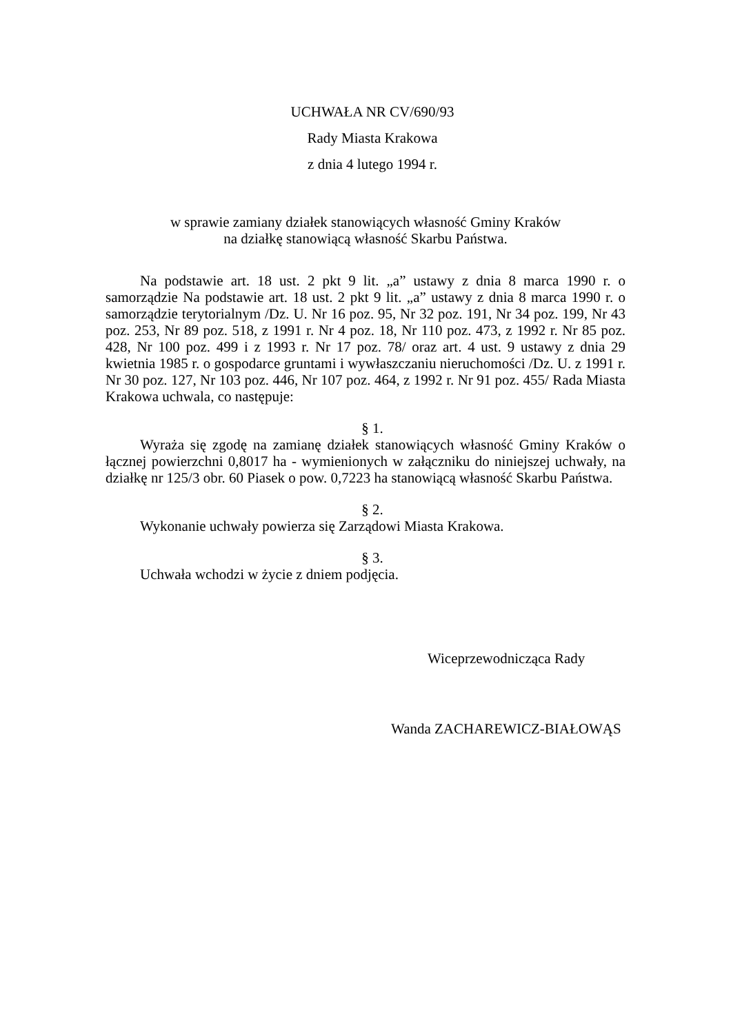UCHWAŁA NR CV/690/93
Rady Miasta Krakowa
z dnia 4 lutego 1994 r.
w sprawie zamiany działek stanowiących własność Gminy Kraków
na działkę stanowiącą własność Skarbu Państwa.
Na podstawie art. 18 ust. 2 pkt 9 lit. „a” ustawy z dnia 8 marca 1990 r. o samorządzie Na podstawie art. 18 ust. 2 pkt 9 lit. „a” ustawy z dnia 8 marca 1990 r. o samorządzie terytorialnym /Dz. U. Nr 16 poz. 95, Nr 32 poz. 191, Nr 34 poz. 199, Nr 43 poz. 253, Nr 89 poz. 518, z 1991 r. Nr 4 poz. 18, Nr 110 poz. 473, z 1992 r. Nr 85 poz. 428, Nr 100 poz. 499 i z 1993 r. Nr 17 poz. 78/ oraz art. 4 ust. 9 ustawy z dnia 29 kwietnia 1985 r. o gospodarce gruntami i wywłaszczaniu nieruchomości /Dz. U. z 1991 r. Nr 30 poz. 127, Nr 103 poz. 446, Nr 107 poz. 464, z 1992 r. Nr 91 poz. 455/ Rada Miasta Krakowa uchwala, co następuje:
§ 1.
Wyraża się zgodę na zamianę działek stanowiących własność Gminy Kraków o łącznej powierzchni 0,8017 ha - wymienionych w załączniku do niniejszej uchwały, na działkę nr 125/3 obr. 60 Piasek o pow. 0,7223 ha stanowiącą własność Skarbu Państwa.
§ 2.
Wykonanie uchwały powierza się Zarządowi Miasta Krakowa.
§ 3.
Uchwała wchodzi w życie z dniem podjęcia.
Wiceprzewodnicząca Rady
Wanda ZACHAREWICZ-BIAŁOWĄS